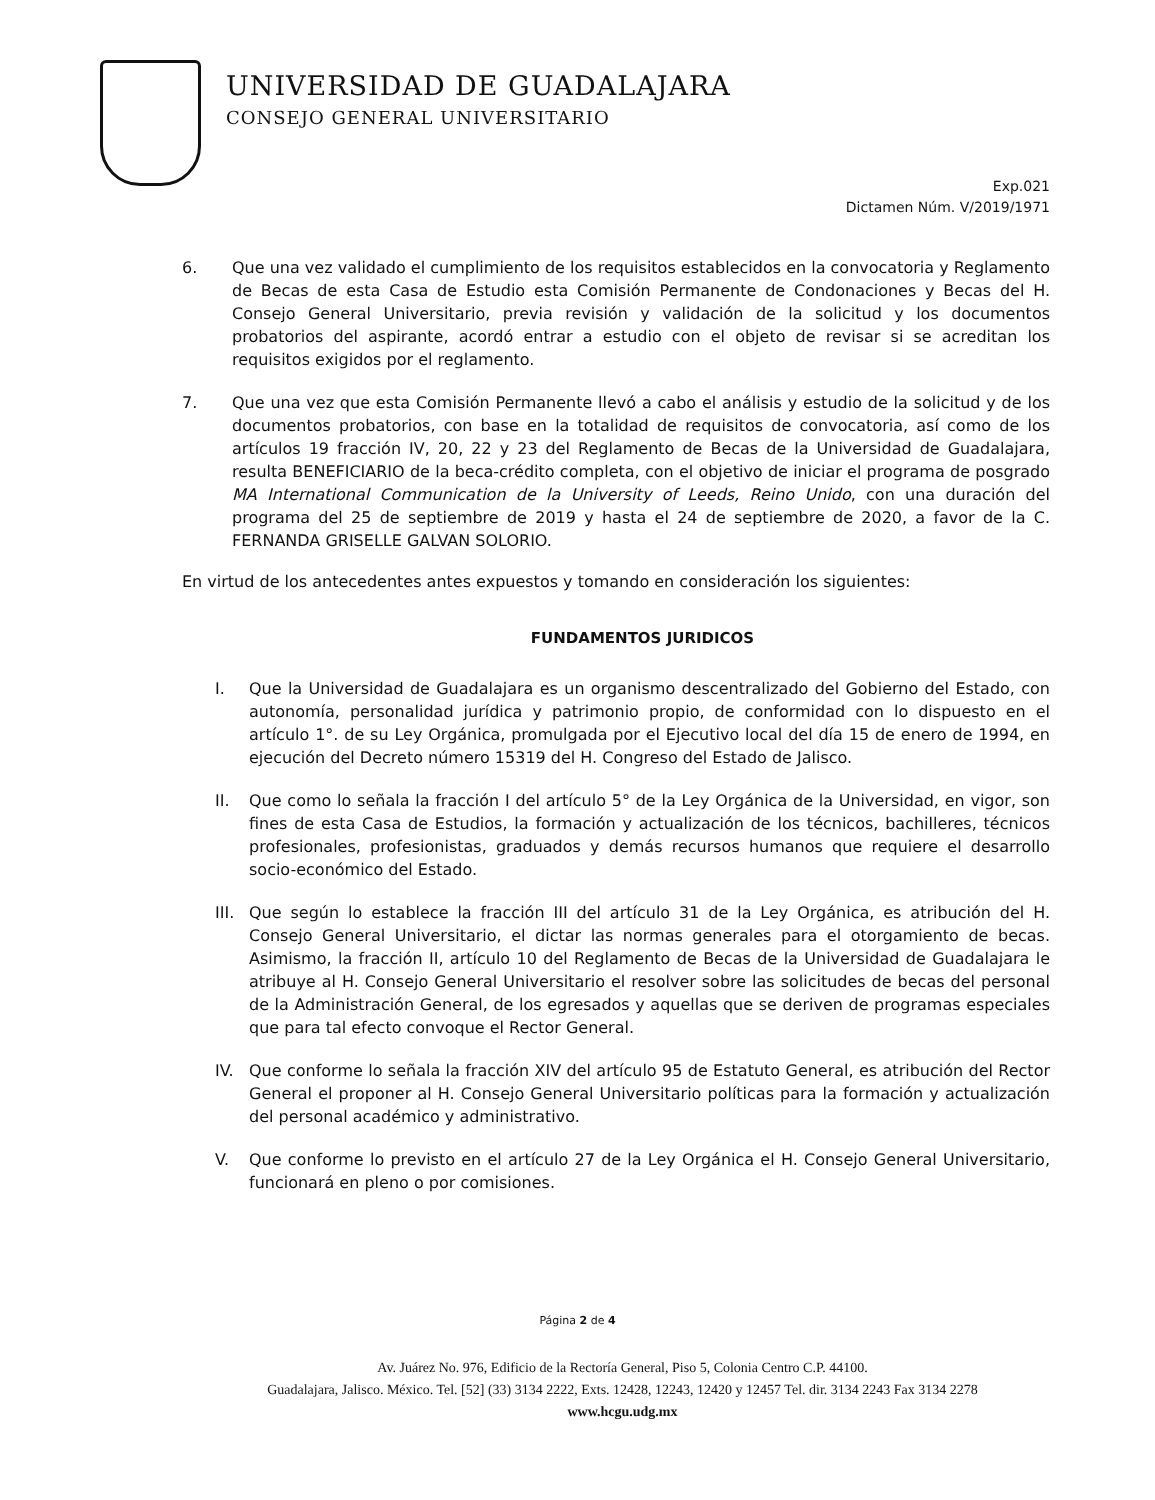UNIVERSIDAD DE GUADALAJARA
CONSEJO GENERAL UNIVERSITARIO
Exp.021
Dictamen Núm. V/2019/1971
6. Que una vez validado el cumplimiento de los requisitos establecidos en la convocatoria y Reglamento de Becas de esta Casa de Estudio esta Comisión Permanente de Condonaciones y Becas del H. Consejo General Universitario, previa revisión y validación de la solicitud y los documentos probatorios del aspirante, acordó entrar a estudio con el objeto de revisar si se acreditan los requisitos exigidos por el reglamento.
7. Que una vez que esta Comisión Permanente llevó a cabo el análisis y estudio de la solicitud y de los documentos probatorios, con base en la totalidad de requisitos de convocatoria, así como de los artículos 19 fracción IV, 20, 22 y 23 del Reglamento de Becas de la Universidad de Guadalajara, resulta BENEFICIARIO de la beca-crédito completa, con el objetivo de iniciar el programa de posgrado MA International Communication de la University of Leeds, Reino Unido, con una duración del programa del 25 de septiembre de 2019 y hasta el 24 de septiembre de 2020, a favor de la C. FERNANDA GRISELLE GALVAN SOLORIO.
En virtud de los antecedentes antes expuestos y tomando en consideración los siguientes:
FUNDAMENTOS JURIDICOS
I. Que la Universidad de Guadalajara es un organismo descentralizado del Gobierno del Estado, con autonomía, personalidad jurídica y patrimonio propio, de conformidad con lo dispuesto en el artículo 1°. de su Ley Orgánica, promulgada por el Ejecutivo local del día 15 de enero de 1994, en ejecución del Decreto número 15319 del H. Congreso del Estado de Jalisco.
II. Que como lo señala la fracción I del artículo 5° de la Ley Orgánica de la Universidad, en vigor, son fines de esta Casa de Estudios, la formación y actualización de los técnicos, bachilleres, técnicos profesionales, profesionistas, graduados y demás recursos humanos que requiere el desarrollo socio-económico del Estado.
III. Que según lo establece la fracción III del artículo 31 de la Ley Orgánica, es atribución del H. Consejo General Universitario, el dictar las normas generales para el otorgamiento de becas. Asimismo, la fracción II, artículo 10 del Reglamento de Becas de la Universidad de Guadalajara le atribuye al H. Consejo General Universitario el resolver sobre las solicitudes de becas del personal de la Administración General, de los egresados y aquellas que se deriven de programas especiales que para tal efecto convoque el Rector General.
IV. Que conforme lo señala la fracción XIV del artículo 95 de Estatuto General, es atribución del Rector General el proponer al H. Consejo General Universitario políticas para la formación y actualización del personal académico y administrativo.
V. Que conforme lo previsto en el artículo 27 de la Ley Orgánica el H. Consejo General Universitario, funcionará en pleno o por comisiones.
Página 2 de 4
Av. Juárez No. 976, Edificio de la Rectoría General, Piso 5, Colonia Centro C.P. 44100.
Guadalajara, Jalisco. México. Tel. [52] (33) 3134 2222, Exts. 12428, 12243, 12420 y 12457 Tel. dir. 3134 2243 Fax 3134 2278
www.hcgu.udg.mx